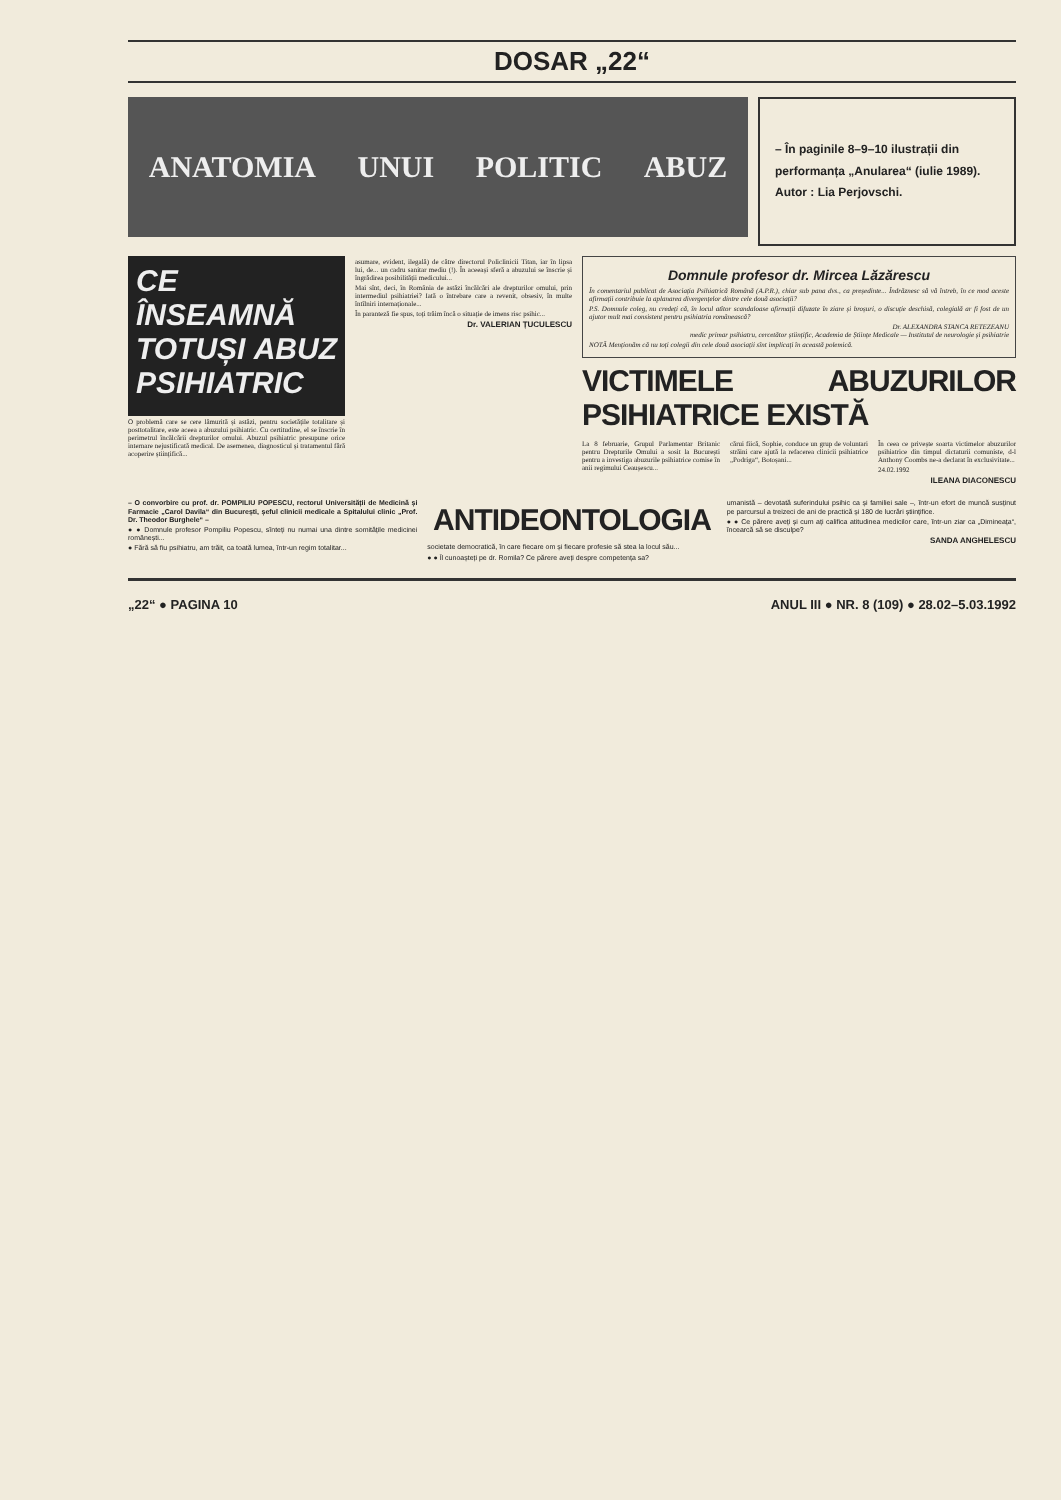DOSAR „22“
ANATOMIA UNUI POLITIC ABUZ
– În paginile 8–9–10 ilustrații din performanța „Anularea“ (iulie 1989). Autor : Lia Perjovschi.
CE ÎNSEAMNĂ TOTUȘI ABUZ PSIHIATRIC
O problemă care se cere lămurită și astăzi, pentru societățile totalitare și posttotalitare, este aceea a abuzului psihiatric. Cu certitudine, el se înscrie în perimetrul încălcării drepturilor omului. Abuzul psihiatric presupune orice internare nejustificată medical. De asemenea, diagnosticul și tratamentul fără acoperire științifică...
asumare, evident, ilegală) de către directorul Policlinicii Titan, iar în lipsa lui, de... un cadru sanitar mediu (!). În aceeași sferă a abuzului se înscrie și îngrădirea posibilității medicului...
Mai sînt, deci, în România de astăzi încălcări ale drepturilor omului, prin intermediul psihiatriei? Iată o întrebare care a revenit, obsesiv, în multe întîlniri internaționale...
În paranteză fie spus, toți trăim încă o situație de imens risc psihic...
Dr. VALERIAN ȚUCULESCU
Domnule profesor dr. Mircea Lăzărescu
În comentariul publicat de Asociația Psihiatrică Română (A.P.R.), chiar sub pana dvs., ca președinte... Îndrăznesc să vă întreb, în ce mod aceste afirmații contribuie la aplanarea divergențelor dintre cele două asociații?
P.S. Domnule coleg, nu credeți că, în locul atîtor scandaloase afirmații difuzate în ziare și broșuri, o discuție deschisă, colegială ar fi fost de un ajutor mult mai consistent pentru psihiatria românească?
Dr. ALEXANDRA STANCA RETEZEANU
medic primar psihiatru, cercetător științific, Academia de Științe Medicale — Institutul de neurologie și psihiatrie
NOTĂ Menționăm că nu toți colegii din cele două asociații sînt implicați în această polemică.
VICTIMELE ABUZURILOR PSIHIATRICE EXISTĂ
La 8 februarie, Grupul Parlamentar Britanic pentru Drepturile Omului a sosit la București pentru a investiga abuzurile psihiatrice comise în anii regimului Ceaușescu...
cărui fiică, Sophie, conduce un grup de voluntari străini care ajută la refacerea clinicii psihiatrice „Podriga“, Botoșani...
În ceea ce privește soarta victimelor abuzurilor psihiatrice din timpul dictaturii comuniste, d-l Anthony Coombs ne-a declarat în exclusivitate...
24.02.1992
ILEANA DIACONESCU
– O convorbire cu prof. dr. POMPILIU POPESCU, rectorul Universității de Medicină și Farmacie „Carol Davila“ din București, șeful clinicii medicale a Spitalului clinic „Prof. Dr. Theodor Burghele“ –
● ● Domnule profesor Pompiliu Popescu, sînteți nu numai una dintre somitățile medicinei românești...
● Fără să fiu psihiatru, am trăit, ca toată lumea, într-un regim totalitar...
ANTIDEONTOLOGIA
societate democratică, în care fiecare om și fiecare profesie să stea la locul său...
● ● Îl cunoașteți pe dr. Romila? Ce părere aveți despre competența sa?
umanistă – devotată suferindului psihic ca și familiei sale –, într-un efort de muncă susținut pe parcursul a treizeci de ani de practică și 180 de lucrări științifice.
● ● Ce părere aveți și cum ați califica atitudinea medicilor care, într-un ziar ca „Dimineața“, încearcă să se disculpe?
SANDA ANGHELESCU
„22“ ● PAGINA 10 ANUL III ● NR. 8 (109) ● 28.02–5.03.1992